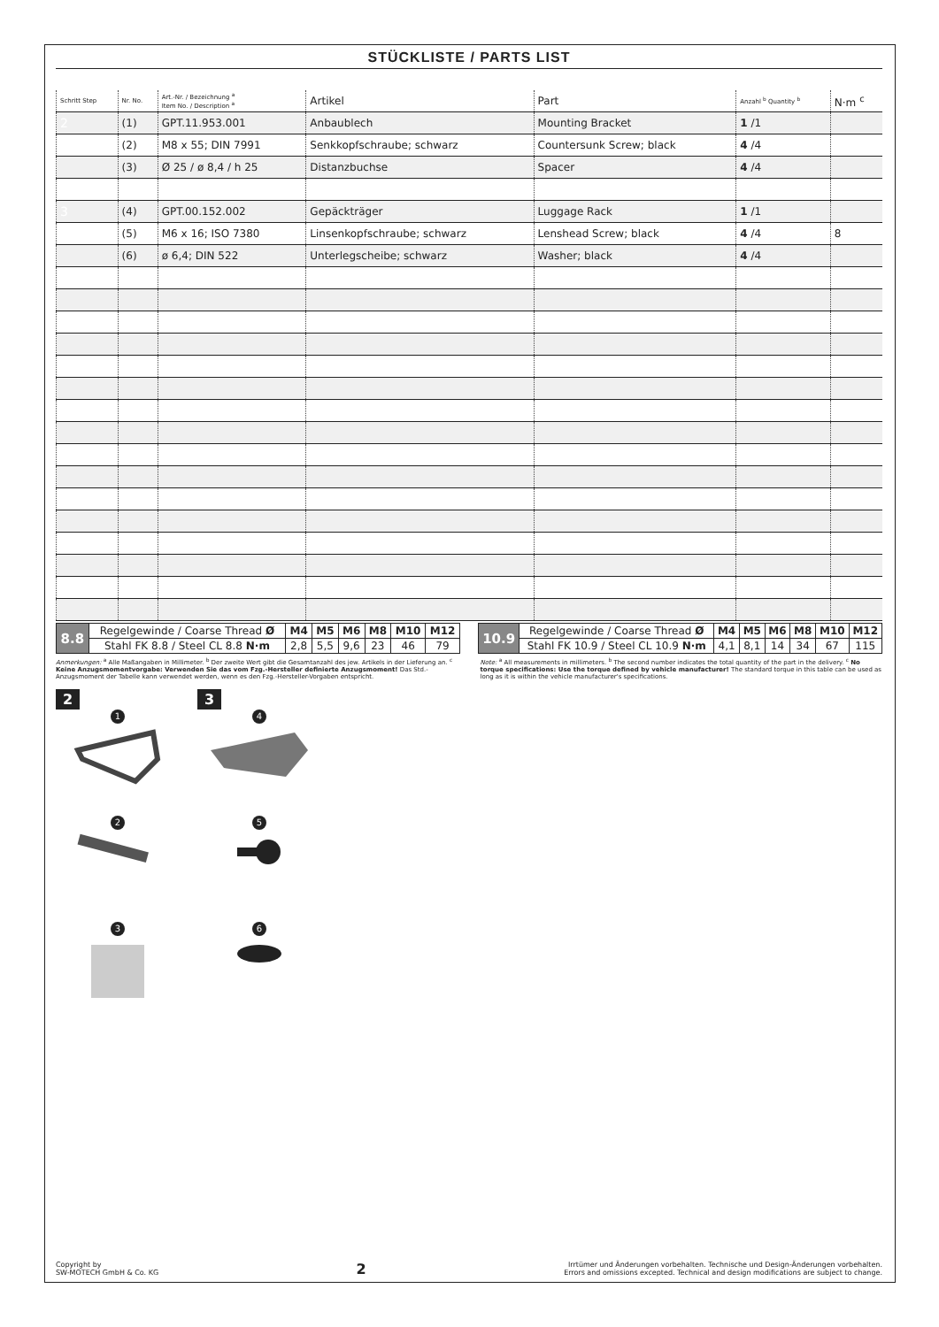STÜCKLISTE / PARTS LIST
| Schritt Step | Nr. No. | Art.-Nr. / Bezeichnung <sup>a</sup> Item No. / Description <sup>a</sup> | Artikel | Part | Anzahl <sup>b</sup> Quantity <sup>b</sup> | N·m <sup>c</sup> |
| --- | --- | --- | --- | --- | --- | --- |
| 2 | (1) | GPT.11.953.001 | Anbaublech | Mounting Bracket | 1 /1 | |
| | (2) | M8 x 55; DIN 7991 | Senkkopfschraube; schwarz | Countersunk Screw; black | 4 /4 | |
| | (3) | Ø 25 / ø 8,4 / h 25 | Distanzbuchse | Spacer | 4 /4 | |
| 3 | (4) | GPT.00.152.002 | Gepäckträger | Luggage Rack | 1 /1 | |
| | (5) | M6 x 16; ISO 7380 | Linsenkopfschraube; schwarz | Lenshead Screw; black | 4 /4 | 8 |
| | (6) | ø 6,4; DIN 522 | Unterlegscheibe; schwarz | Washer; black | 4 /4 | |
| 8.8 | Regelgewinde / Coarse Thread Ø | M4 | M5 | M6 | M8 | M10 | M12 |
| | Stahl FK 8.8 / Steel CL 8.8 N·m | 2,8 | 5,5 | 9,6 | 23 | 46 | 79 |
| 10.9 | Regelgewinde / Coarse Thread Ø | M4 | M5 | M6 | M8 | M10 | M12 |
| | Stahl FK 10.9 / Steel CL 10.9 N·m | 4,1 | 8,1 | 14 | 34 | 67 | 115 |
Anmerkungen: <sup>a</sup> Alle Maßangaben in Millimeter. <sup>b</sup> Der zweite Wert gibt die Gesamtanzahl des jew. Artikels in der Lieferung an. <sup>c</sup> Keine Anzugsmomentvorgabe: Verwenden Sie das vom Fzg.-Hersteller definierte Anzugsmoment! Das Std.-Anzugsmoment der Tabelle kann verwendet werden, wenn es den Fzg.-Hersteller-Vorgaben entspricht.
Note: <sup>a</sup> All measurements in millimeters. <sup>b</sup> The second number indicates the total quantity of the part in the delivery. <sup>c</sup> No torque specifications: Use the torque defined by vehicle manufacturer! The standard torque in this table can be used as long as it is within the vehicle manufacturer's specifications.
2
1
2
3
3
4
5
6
Copyright by
SW-MOTECH GmbH & Co. KG
2
Irrtümer und Änderungen vorbehalten. Technische und Design-Änderungen vorbehalten.
Errors and omissions excepted. Technical and design modifications are subject to change.